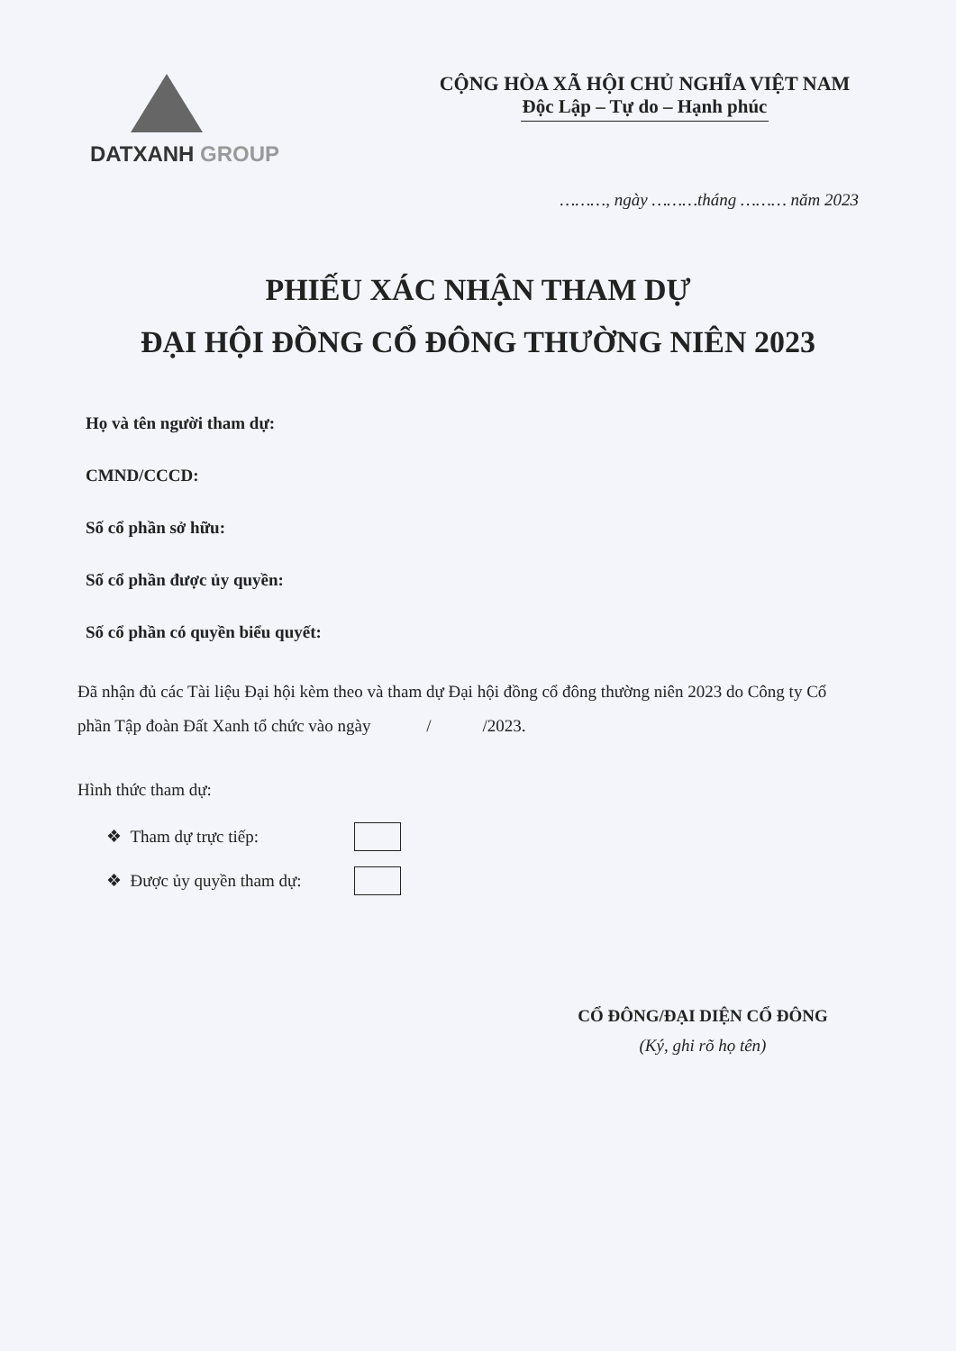DATXANH GROUP
CỘNG HÒA XÃ HỘI CHỦ NGHĨA VIỆT NAM
Độc Lập – Tự do – Hạnh phúc
………, ngày ………tháng ……… năm 2023
PHIẾU XÁC NHẬN THAM DỰ
ĐẠI HỘI ĐỒNG CỔ ĐÔNG THƯỜNG NIÊN 2023
Họ và tên người tham dự:
CMND/CCCD:
Số cổ phần sở hữu:
Số cổ phần được ủy quyền:
Số cổ phần có quyền biểu quyết:
Đã nhận đủ các Tài liệu Đại hội kèm theo và tham dự Đại hội đồng cổ đông thường niên 2023 do Công ty Cổ phần Tập đoàn Đất Xanh tổ chức vào ngày / /2023.
Hình thức tham dự:
❖ Tham dự trực tiếp:
❖ Được ủy quyền tham dự:
CỔ ĐÔNG/ĐẠI DIỆN CỔ ĐÔNG
(Ký, ghi rõ họ tên)